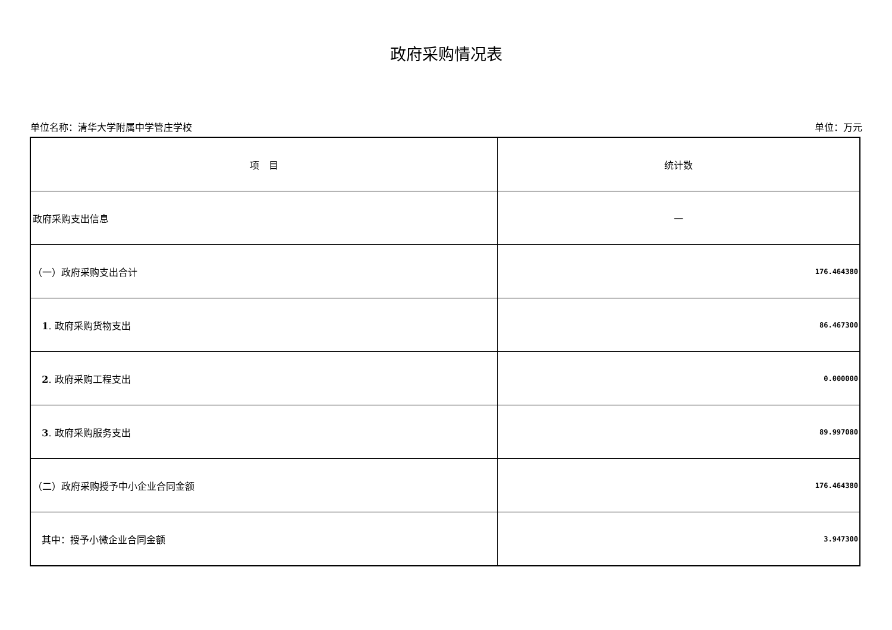政府采购情况表
单位名称：清华大学附属中学管庄学校 单位：万元
| 项 目 | 统计数 |
| --- | --- |
| 政府采购支出信息 | — |
| （一）政府采购支出合计 | 176.464380 |
| 1 . 政府采购货物支出 | 86.467300 |
| 2 . 政府采购工程支出 | 0.000000 |
| 3 . 政府采购服务支出 | 89.997080 |
| （二）政府采购授予中小企业合同金额 | 176.464380 |
| 其中：授予小微企业合同金额 | 3.947300 |